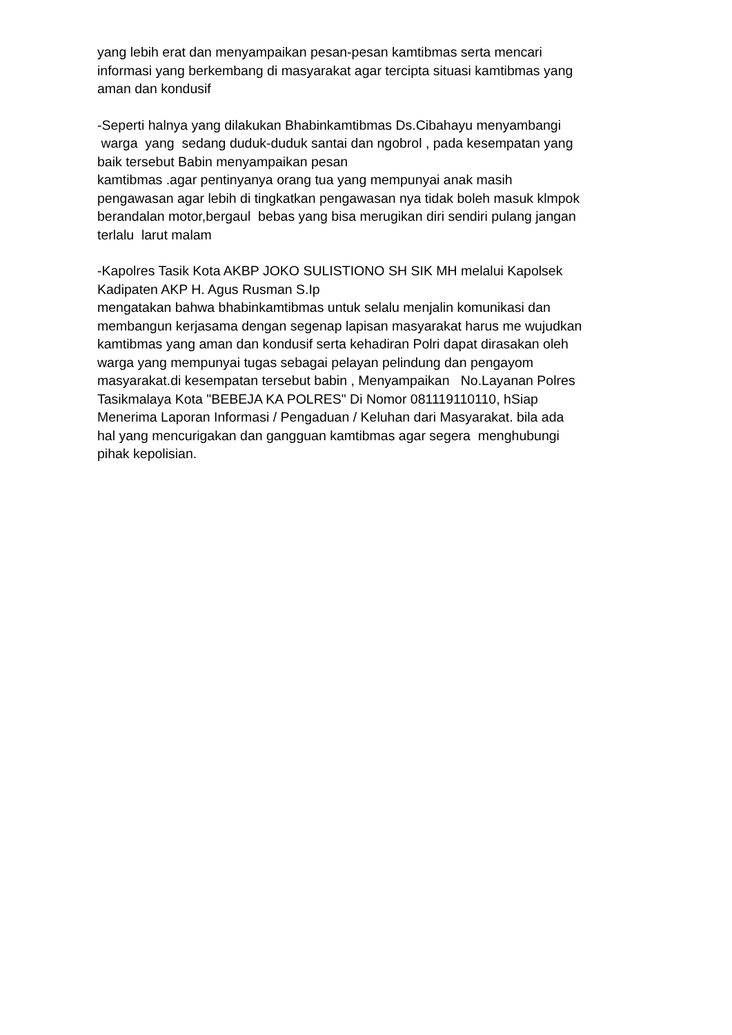yang lebih erat dan menyampaikan pesan-pesan kamtibmas serta mencari informasi yang berkembang di masyarakat agar tercipta situasi kamtibmas yang aman dan kondusif
-Seperti halnya yang dilakukan Bhabinkamtibmas Ds.Cibahayu menyambangi warga yang sedang duduk-duduk santai dan ngobrol , pada kesempatan yang baik tersebut Babin menyampaikan pesan kamtibmas .agar pentinyanya orang tua yang mempunyai anak masih pengawasan agar lebih di tingkatkan pengawasan nya tidak boleh masuk klmpok berandalan motor,bergaul bebas yang bisa merugikan diri sendiri pulang jangan terlalu larut malam
-Kapolres Tasik Kota AKBP JOKO SULISTIONO SH SIK MH melalui Kapolsek Kadipaten AKP H. Agus Rusman S.Ip mengatakan bahwa bhabinkamtibmas untuk selalu menjalin komunikasi dan membangun kerjasama dengan segenap lapisan masyarakat harus me wujudkan kamtibmas yang aman dan kondusif serta kehadiran Polri dapat dirasakan oleh warga yang mempunyai tugas sebagai pelayan pelindung dan pengayom masyarakat.di kesempatan tersebut babin , Menyampaikan No.Layanan Polres Tasikmalaya Kota "BEBEJA KA POLRES" Di Nomor 081119110110, hSiap Menerima Laporan Informasi / Pengaduan / Keluhan dari Masyarakat. bila ada hal yang mencurigakan dan gangguan kamtibmas agar segera menghubungi pihak kepolisian.